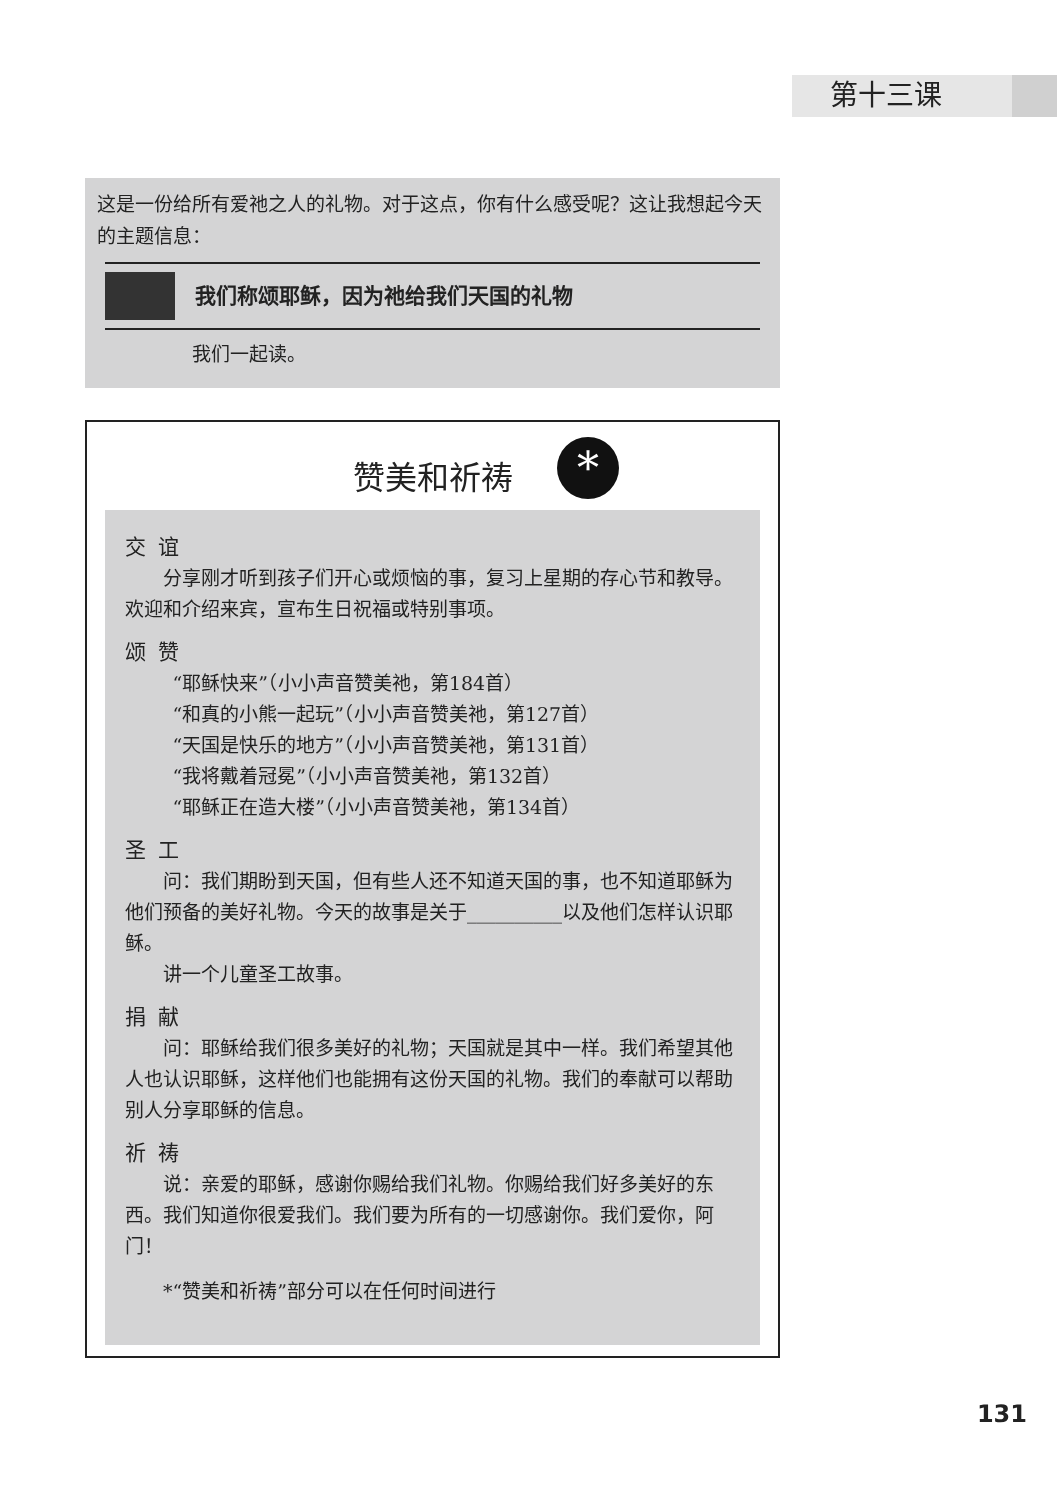第十三课
这是一份给所有爱祂之人的礼物。对于这点，你有什么感受呢？这让我想起今天的主题信息：
我们称颂耶稣，因为祂给我们天国的礼物
我们一起读。
赞美和祈祷
*
交谊
分享刚才听到孩子们开心或烦恼的事，复习上星期的存心节和教导。欢迎和介绍来宾，宣布生日祝福或特别事项。
颂赞
“耶稣快来”（小小声音赞美祂，第184首）
“和真的小熊一起玩”（小小声音赞美祂，第127首）
“天国是快乐的地方”（小小声音赞美祂，第131首）
“我将戴着冠冕”（小小声音赞美祂，第132首）
“耶稣正在造大楼”（小小声音赞美祂，第134首）
圣工
问：我们期盼到天国，但有些人还不知道天国的事，也不知道耶稣为他们预备的美好礼物。今天的故事是关于__________以及他们怎样认识耶稣。
讲一个儿童圣工故事。
捐献
问：耶稣给我们很多美好的礼物；天国就是其中一样。我们希望其他人也认识耶稣，这样他们也能拥有这份天国的礼物。我们的奉献可以帮助别人分享耶稣的信息。
祈祷
说：亲爱的耶稣，感谢你赐给我们礼物。你赐给我们好多美好的东西。我们知道你很爱我们。我们要为所有的一切感谢你。我们爱你，阿门！
*“赞美和祈祷”部分可以在任何时间进行
131